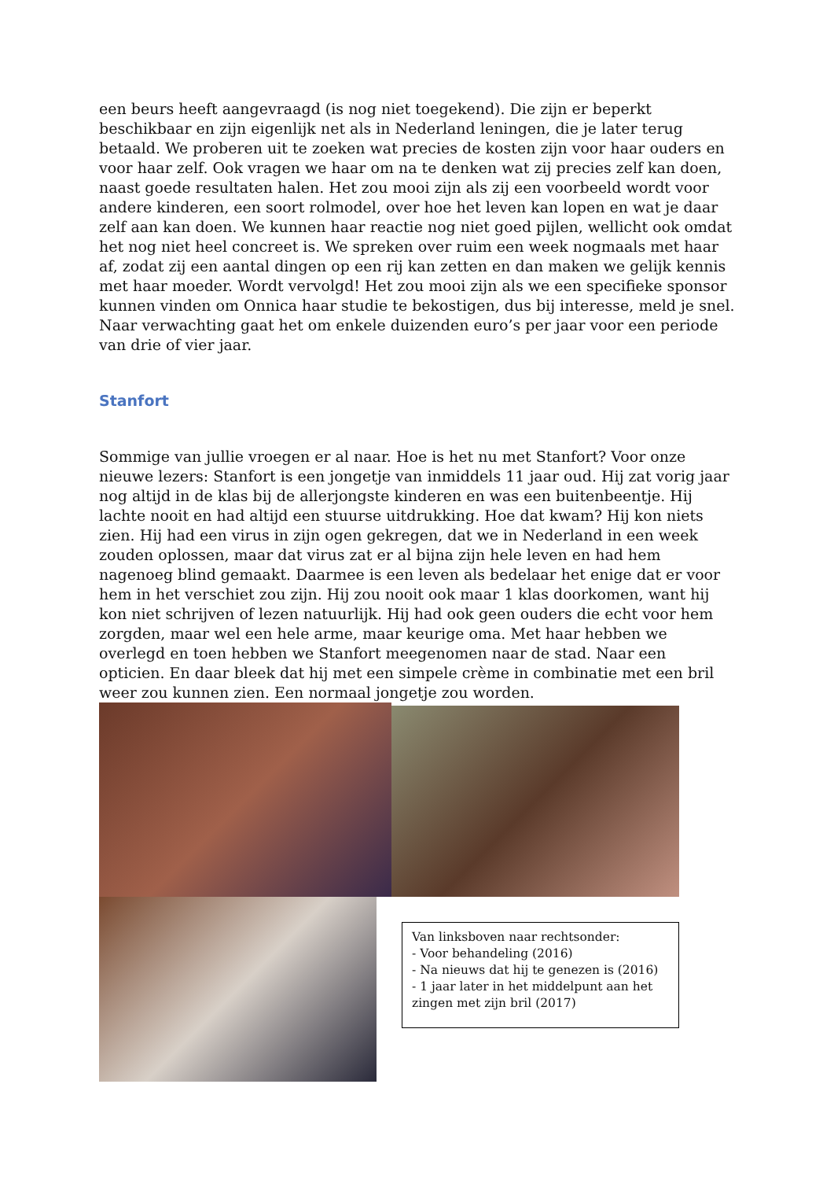een beurs heeft aangevraagd (is nog niet toegekend). Die zijn er beperkt beschikbaar en zijn eigenlijk net als in Nederland leningen, die je later terug betaald. We proberen uit te zoeken wat precies de kosten zijn voor haar ouders en voor haar zelf. Ook vragen we haar om na te denken wat zij precies zelf kan doen, naast goede resultaten halen. Het zou mooi zijn als zij een voorbeeld wordt voor andere kinderen, een soort rolmodel, over hoe het leven kan lopen en wat je daar zelf aan kan doen. We kunnen haar reactie nog niet goed pijlen, wellicht ook omdat het nog niet heel concreet is. We spreken over ruim een week nogmaals met haar af, zodat zij een aantal dingen op een rij kan zetten en dan maken we gelijk kennis met haar moeder. Wordt vervolgd! Het zou mooi zijn als we een specifieke sponsor kunnen vinden om Onnica haar studie te bekostigen, dus bij interesse, meld je snel. Naar verwachting gaat het om enkele duizenden euro’s per jaar voor een periode van drie of vier jaar.
Stanfort
Sommige van jullie vroegen er al naar. Hoe is het nu met Stanfort? Voor onze nieuwe lezers: Stanfort is een jongetje van inmiddels 11 jaar oud. Hij zat vorig jaar nog altijd in de klas bij de allerjongste kinderen en was een buitenbeentje. Hij lachte nooit en had altijd een stuurse uitdrukking. Hoe dat kwam? Hij kon niets zien. Hij had een virus in zijn ogen gekregen, dat we in Nederland in een week zouden oplossen, maar dat virus zat er al bijna zijn hele leven en had hem nagenoeg blind gemaakt. Daarmee is een leven als bedelaar het enige dat er voor hem in het verschiet zou zijn. Hij zou nooit ook maar 1 klas doorkomen, want hij kon niet schrijven of lezen natuurlijk. Hij had ook geen ouders die echt voor hem zorgden, maar wel een hele arme, maar keurige oma. Met haar hebben we overlegd en toen hebben we Stanfort meegenomen naar de stad. Naar een opticien. En daar bleek dat hij met een simpele crème in combinatie met een bril weer zou kunnen zien. Een normaal jongetje zou worden.
Van linksboven naar rechtsonder:
- Voor behandeling (2016)
- Na nieuws dat hij te genezen is (2016)
- 1 jaar later in het middelpunt aan het zingen met zijn bril (2017)